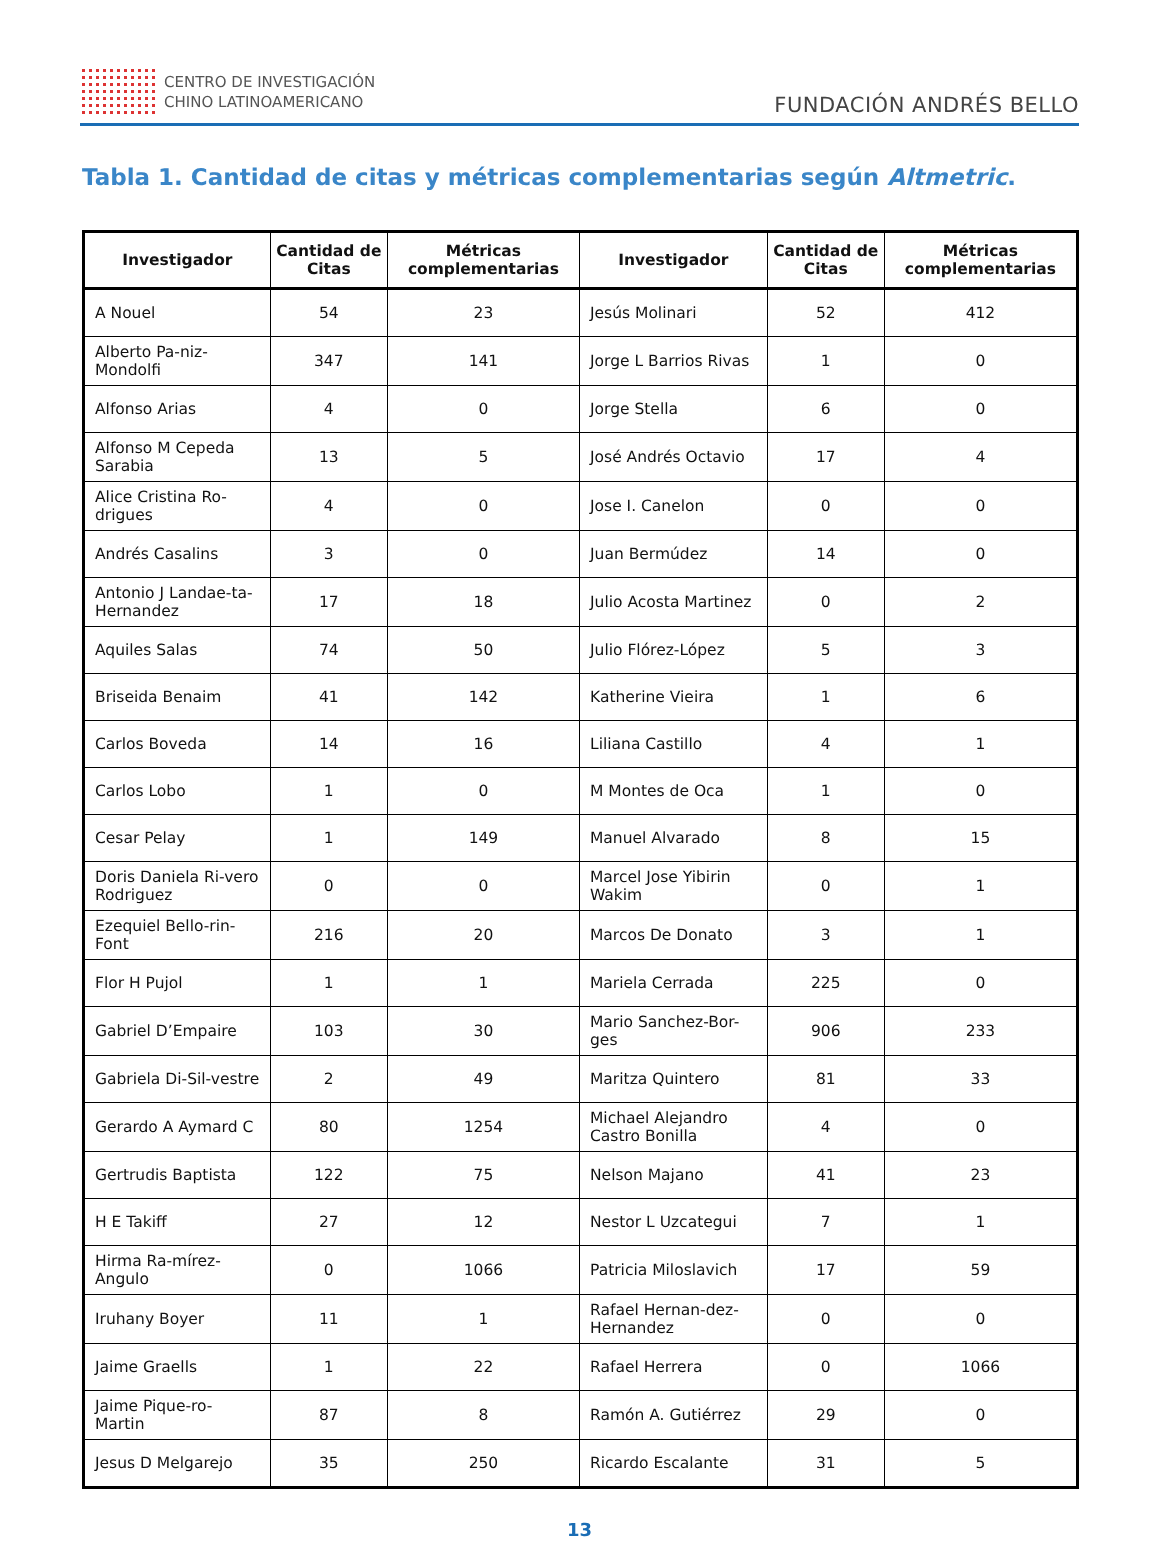CENTRO DE INVESTIGACIÓN
CHINO LATINOAMERICANO
FUNDACIÓN ANDRÉS BELLO
Tabla 1. Cantidad de citas y métricas complementarias según Altmetric.
| Investigador | Cantidad de Citas | Métricas complementarias | Investigador | Cantidad de Citas | Métricas complementarias |
| --- | --- | --- | --- | --- | --- |
| A Nouel | 54 | 23 | Jesús Molinari | 52 | 412 |
| Alberto Pa-niz-Mondolfi | 347 | 141 | Jorge L Barrios Rivas | 1 | 0 |
| Alfonso Arias | 4 | 0 | Jorge Stella | 6 | 0 |
| Alfonso M Cepeda Sarabia | 13 | 5 | José Andrés Octavio | 17 | 4 |
| Alice Cristina Ro-drigues | 4 | 0 | Jose I. Canelon | 0 | 0 |
| Andrés Casalins | 3 | 0 | Juan Bermúdez | 14 | 0 |
| Antonio J Landae-ta-Hernandez | 17 | 18 | Julio Acosta Martinez | 0 | 2 |
| Aquiles Salas | 74 | 50 | Julio Flórez-López | 5 | 3 |
| Briseida Benaim | 41 | 142 | Katherine Vieira | 1 | 6 |
| Carlos Boveda | 14 | 16 | Liliana Castillo | 4 | 1 |
| Carlos Lobo | 1 | 0 | M Montes de Oca | 1 | 0 |
| Cesar Pelay | 1 | 149 | Manuel Alvarado | 8 | 15 |
| Doris Daniela Ri-vero Rodriguez | 0 | 0 | Marcel Jose Yibirin Wakim | 0 | 1 |
| Ezequiel Bello-rin-Font | 216 | 20 | Marcos De Donato | 3 | 1 |
| Flor H Pujol | 1 | 1 | Mariela Cerrada | 225 | 0 |
| Gabriel D’Empaire | 103 | 30 | Mario Sanchez-Bor-ges | 906 | 233 |
| Gabriela Di-Sil-vestre | 2 | 49 | Maritza Quintero | 81 | 33 |
| Gerardo A Aymard C | 80 | 1254 | Michael Alejandro Castro Bonilla | 4 | 0 |
| Gertrudis Baptista | 122 | 75 | Nelson Majano | 41 | 23 |
| H E Takiff | 27 | 12 | Nestor L Uzcategui | 7 | 1 |
| Hirma Ra-mírez-Angulo | 0 | 1066 | Patricia Miloslavich | 17 | 59 |
| Iruhany Boyer | 11 | 1 | Rafael Hernan-dez-Hernandez | 0 | 0 |
| Jaime Graells | 1 | 22 | Rafael Herrera | 0 | 1066 |
| Jaime Pique-ro-Martin | 87 | 8 | Ramón A. Gutiérrez | 29 | 0 |
| Jesus D Melgarejo | 35 | 250 | Ricardo Escalante | 31 | 5 |
13